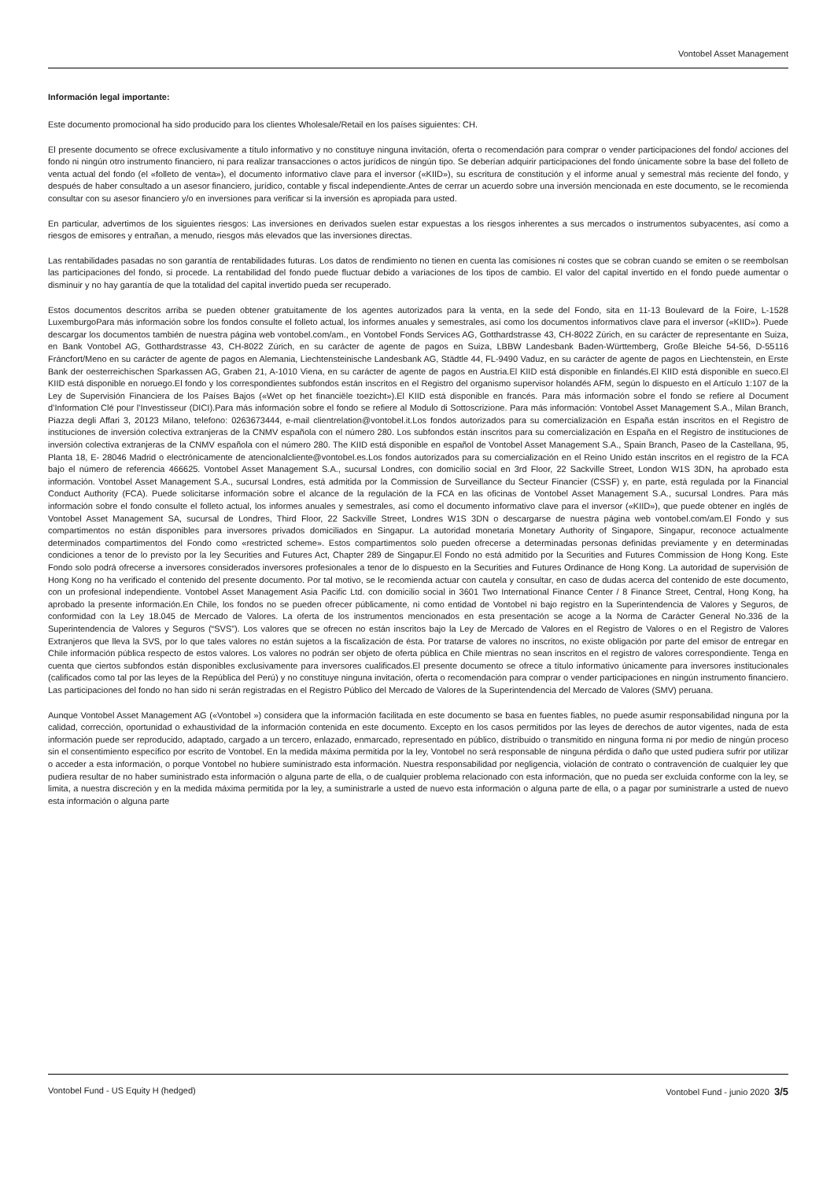Vontobel Asset Management
Información legal importante:
Este documento promocional ha sido producido para los clientes Wholesale/Retail en los países siguientes: CH.
El presente documento se ofrece exclusivamente a título informativo y no constituye ninguna invitación, oferta o recomendación para comprar o vender participaciones del fondo/ acciones del fondo ni ningún otro instrumento financiero, ni para realizar transacciones o actos jurídicos de ningún tipo. Se deberían adquirir participaciones del fondo únicamente sobre la base del folleto de venta actual del fondo (el «folleto de venta»), el documento informativo clave para el inversor («KIID»), su escritura de constitución y el informe anual y semestral más reciente del fondo, y después de haber consultado a un asesor financiero, jurídico, contable y fiscal independiente.Antes de cerrar un acuerdo sobre una inversión mencionada en este documento, se le recomienda consultar con su asesor financiero y/o en inversiones para verificar si la inversión es apropiada para usted.
En particular, advertimos de los siguientes riesgos: Las inversiones en derivados suelen estar expuestas a los riesgos inherentes a sus mercados o instrumentos subyacentes, así como a riesgos de emisores y entrañan, a menudo, riesgos más elevados que las inversiones directas.
Las rentabilidades pasadas no son garantía de rentabilidades futuras. Los datos de rendimiento no tienen en cuenta las comisiones ni costes que se cobran cuando se emiten o se reembolsan las participaciones del fondo, si procede. La rentabilidad del fondo puede fluctuar debido a variaciones de los tipos de cambio. El valor del capital invertido en el fondo puede aumentar o disminuir y no hay garantía de que la totalidad del capital invertido pueda ser recuperado.
Estos documentos descritos arriba se pueden obtener gratuitamente de los agentes autorizados para la venta, en la sede del Fondo, sita en 11-13 Boulevard de la Foire, L-1528 LuxemburgoPara más información sobre los fondos consulte el folleto actual, los informes anuales y semestrales, así como los documentos informativos clave para el inversor («KIID»). Puede descargar los documentos también de nuestra página web vontobel.com/am., en Vontobel Fonds Services AG, Gotthardstrasse 43, CH-8022 Zúrich, en su carácter de representante en Suiza, en Bank Vontobel AG, Gotthardstrasse 43, CH-8022 Zúrich, en su carácter de agente de pagos en Suiza, LBBW Landesbank Baden-Württemberg, Große Bleiche 54-56, D-55116 Fráncfort/Meno en su carácter de agente de pagos en Alemania, Liechtensteinische Landesbank AG, Städtle 44, FL-9490 Vaduz, en su carácter de agente de pagos en Liechtenstein, en Erste Bank der oesterreichischen Sparkassen AG, Graben 21, A-1010 Viena, en su carácter de agente de pagos en Austria.El KIID está disponible en finlandés.El KIID está disponible en sueco.El KIID está disponible en noruego.El fondo y los correspondientes subfondos están inscritos en el Registro del organismo supervisor holandés AFM, según lo dispuesto en el Artículo 1:107 de la Ley de Supervisión Financiera de los Países Bajos («Wet op het financiële toezicht»).El KIID está disponible en francés. Para más información sobre el fondo se refiere al Document d’Information Clé pour l’Investisseur (DICI).Para más información sobre el fondo se refiere al Modulo di Sottoscrizione. Para más información: Vontobel Asset Management S.A., Milan Branch, Piazza degli Affari 3, 20123 Milano, telefono: 0263673444, e-mail clientrelation@vontobel.it.Los fondos autorizados para su comercialización en España están inscritos en el Registro de instituciones de inversión colectiva extranjeras de la CNMV española con el número 280. Los subfondos están inscritos para su comercialización en España en el Registro de instituciones de inversión colectiva extranjeras de la CNMV española con el número 280. The KIID está disponible en español de Vontobel Asset Management S.A., Spain Branch, Paseo de la Castellana, 95, Planta 18, E- 28046 Madrid o electrónicamente de atencionalcliente@vontobel.es.Los fondos autorizados para su comercialización en el Reino Unido están inscritos en el registro de la FCA bajo el número de referencia 466625. Vontobel Asset Management S.A., sucursal Londres, con domicilio social en 3rd Floor, 22 Sackville Street, London W1S 3DN, ha aprobado esta información. Vontobel Asset Management S.A., sucursal Londres, está admitida por la Commission de Surveillance du Secteur Financier (CSSF) y, en parte, está regulada por la Financial Conduct Authority (FCA). Puede solicitarse información sobre el alcance de la regulación de la FCA en las oficinas de Vontobel Asset Management S.A., sucursal Londres. Para más información sobre el fondo consulte el folleto actual, los informes anuales y semestrales, así como el documento informativo clave para el inversor («KIID»), que puede obtener en inglés de Vontobel Asset Management SA, sucursal de Londres, Third Floor, 22 Sackville Street, Londres W1S 3DN o descargarse de nuestra página web vontobel.com/am.El Fondo y sus compartimentos no están disponibles para inversores privados domiciliados en Singapur. La autoridad monetaria Monetary Authority of Singapore, Singapur, reconoce actualmente determinados compartimentos del Fondo como «restricted scheme». Estos compartimentos solo pueden ofrecerse a determinadas personas definidas previamente y en determinadas condiciones a tenor de lo previsto por la ley Securities and Futures Act, Chapter 289 de Singapur.El Fondo no está admitido por la Securities and Futures Commission de Hong Kong. Este Fondo solo podrá ofrecerse a inversores considerados inversores profesionales a tenor de lo dispuesto en la Securities and Futures Ordinance de Hong Kong. La autoridad de supervisión de Hong Kong no ha verificado el contenido del presente documento. Por tal motivo, se le recomienda actuar con cautela y consultar, en caso de dudas acerca del contenido de este documento, con un profesional independiente. Vontobel Asset Management Asia Pacific Ltd. con domicilio social in 3601 Two International Finance Center / 8 Finance Street, Central, Hong Kong, ha aprobado la presente información.En Chile, los fondos no se pueden ofrecer públicamente, ni como entidad de Vontobel ni bajo registro en la Superintendencia de Valores y Seguros, de conformidad con la Ley 18.045 de Mercado de Valores. La oferta de los instrumentos mencionados en esta presentación se acoge a la Norma de Carácter General No.336 de la Superintendencia de Valores y Seguros (“SVS”). Los valores que se ofrecen no están inscritos bajo la Ley de Mercado de Valores en el Registro de Valores o en el Registro de Valores Extranjeros que lleva la SVS, por lo que tales valores no están sujetos a la fiscalización de ésta. Por tratarse de valores no inscritos, no existe obligación por parte del emisor de entregar en Chile información pública respecto de estos valores. Los valores no podrán ser objeto de oferta pública en Chile mientras no sean inscritos en el registro de valores correspondiente. Tenga en cuenta que ciertos subfondos están disponibles exclusivamente para inversores cualificados.El presente documento se ofrece a título informativo únicamente para inversores institucionales (calificados como tal por las leyes de la República del Perú) y no constituye ninguna invitación, oferta o recomendación para comprar o vender participaciones en ningún instrumento financiero. Las participaciones del fondo no han sido ni serán registradas en el Registro Público del Mercado de Valores de la Superintendencia del Mercado de Valores (SMV) peruana.
Aunque Vontobel Asset Management AG («Vontobel ») considera que la información facilitada en este documento se basa en fuentes fiables, no puede asumir responsabilidad ninguna por la calidad, corrección, oportunidad o exhaustividad de la información contenida en este documento. Excepto en los casos permitidos por las leyes de derechos de autor vigentes, nada de esta información puede ser reproducido, adaptado, cargado a un tercero, enlazado, enmarcado, representado en público, distribuido o transmitido en ninguna forma ni por medio de ningún proceso sin el consentimiento específico por escrito de Vontobel. En la medida máxima permitida por la ley, Vontobel no será responsable de ninguna pérdida o daño que usted pudiera sufrir por utilizar o acceder a esta información, o porque Vontobel no hubiere suministrado esta información. Nuestra responsabilidad por negligencia, violación de contrato o contravención de cualquier ley que pudiera resultar de no haber suministrado esta información o alguna parte de ella, o de cualquier problema relacionado con esta información, que no pueda ser excluida conforme con la ley, se limita, a nuestra discreción y en la medida máxima permitida por la ley, a suministrarle a usted de nuevo esta información o alguna parte de ella, o a pagar por suministrarle a usted de nuevo esta información o alguna parte
Vontobel Fund - US Equity H (hedged) Vontobel Fund - junio 2020 3/5